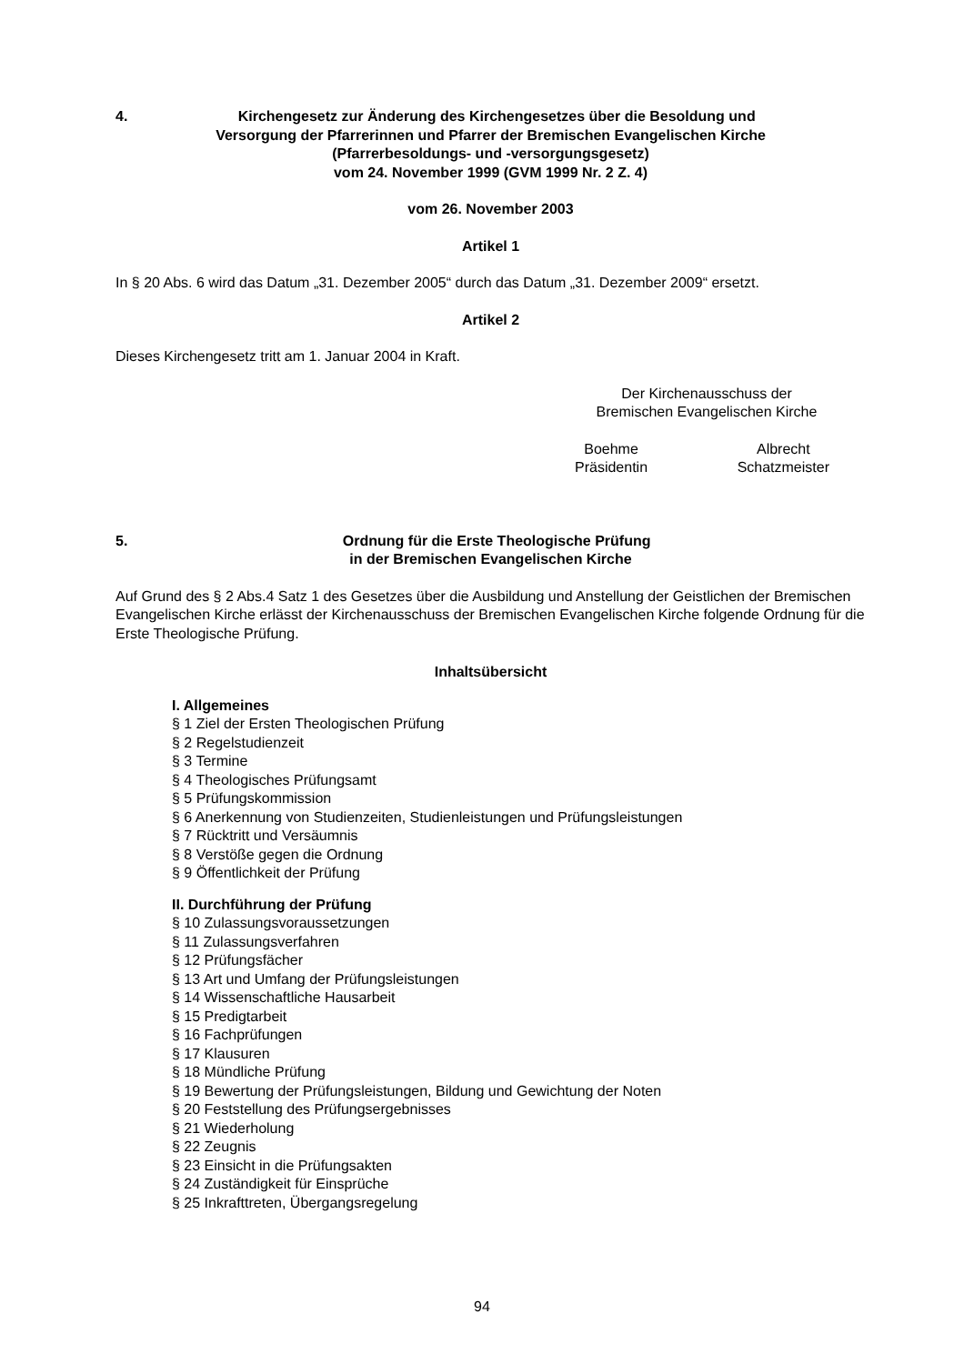4. Kirchengesetz zur Änderung des Kirchengesetzes über die Besoldung und
Versorgung der Pfarrerinnen und Pfarrer der Bremischen Evangelischen Kirche
(Pfarrerbesoldungs- und -versorgungsgesetz)
vom 24. November 1999 (GVM 1999 Nr. 2 Z. 4)
vom 26. November 2003
Artikel 1
In § 20 Abs. 6 wird das Datum „31. Dezember 2005“ durch das Datum „31. Dezember 2009“ ersetzt.
Artikel 2
Dieses Kirchengesetz tritt am 1. Januar 2004 in Kraft.
Der Kirchenausschuss der
Bremischen Evangelischen Kirche
Boehme
Präsidentin
Albrecht
Schatzmeister
5. Ordnung für die Erste Theologische Prüfung
in der Bremischen Evangelischen Kirche
Auf Grund des § 2 Abs.4 Satz 1 des Gesetzes über die Ausbildung und Anstellung der Geistlichen der Bremischen Evangelischen Kirche erlässt der Kirchenausschuss der Bremischen Evangelischen Kirche folgende Ordnung für die Erste Theologische Prüfung.
Inhaltsübersicht
I. Allgemeines
§ 1 Ziel der Ersten Theologischen Prüfung
§ 2 Regelstudienzeit
§ 3 Termine
§ 4 Theologisches Prüfungsamt
§ 5 Prüfungskommission
§ 6 Anerkennung von Studienzeiten, Studienleistungen und Prüfungsleistungen
§ 7 Rücktritt und Versäumnis
§ 8 Verstöße gegen die Ordnung
§ 9 Öffentlichkeit der Prüfung
II. Durchführung der Prüfung
§ 10 Zulassungsvoraussetzungen
§ 11 Zulassungsverfahren
§ 12 Prüfungsfächer
§ 13 Art und Umfang der Prüfungsleistungen
§ 14 Wissenschaftliche Hausarbeit
§ 15 Predigtarbeit
§ 16 Fachprüfungen
§ 17 Klausuren
§ 18 Mündliche Prüfung
§ 19 Bewertung der Prüfungsleistungen, Bildung und Gewichtung der Noten
§ 20 Feststellung des Prüfungsergebnisses
§ 21 Wiederholung
§ 22 Zeugnis
§ 23 Einsicht in die Prüfungsakten
§ 24 Zuständigkeit für Einsprüche
§ 25 Inkrafttreten, Übergangsregelung
94